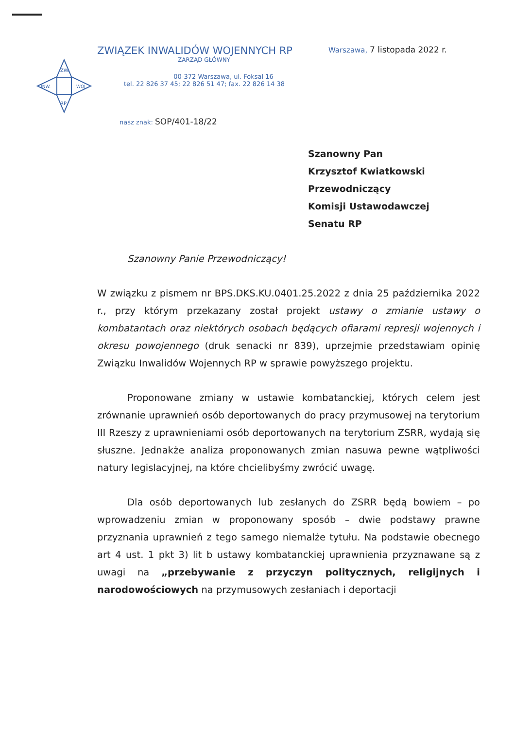ZW.
INW.
WOJ.
RP
ZWIĄZEK INWALIDÓW WOJENNYCH RP Warszawa, 7 listopada 2022 r.
ZARZĄD GŁÓWNY
00-372 Warszawa, ul. Foksal 16
tel. 22 826 37 45; 22 826 51 47; fax. 22 826 14 38
nasz znak: SOP/401-18/22
Szanowny Pan
Krzysztof Kwiatkowski
Przewodniczący
Komisji Ustawodawczej
Senatu RP
Szanowny Panie Przewodniczący!
W związku z pismem nr BPS.DKS.KU.0401.25.2022 z dnia 25 października 2022 r., przy którym przekazany został projekt ustawy o zmianie ustawy o kombatantach oraz niektórych osobach będących ofiarami represji wojennych i okresu powojennego (druk senacki nr 839), uprzejmie przedstawiam opinię Związku Inwalidów Wojennych RP w sprawie powyższego projektu.
Proponowane zmiany w ustawie kombatanckiej, których celem jest zrównanie uprawnień osób deportowanych do pracy przymusowej na terytorium III Rzeszy z uprawnieniami osób deportowanych na terytorium ZSRR, wydają się słuszne. Jednakże analiza proponowanych zmian nasuwa pewne wątpliwości natury legislacyjnej, na które chcielibyśmy zwrócić uwagę.
Dla osób deportowanych lub zesłanych do ZSRR będą bowiem – po wprowadzeniu zmian w proponowany sposób – dwie podstawy prawne przyznania uprawnień z tego samego niemalże tytułu. Na podstawie obecnego art 4 ust. 1 pkt 3) lit b ustawy kombatanckiej uprawnienia przyznawane są z uwagi na „przebywanie z przyczyn politycznych, religijnych i narodowościowych na przymusowych zesłaniach i deportacji